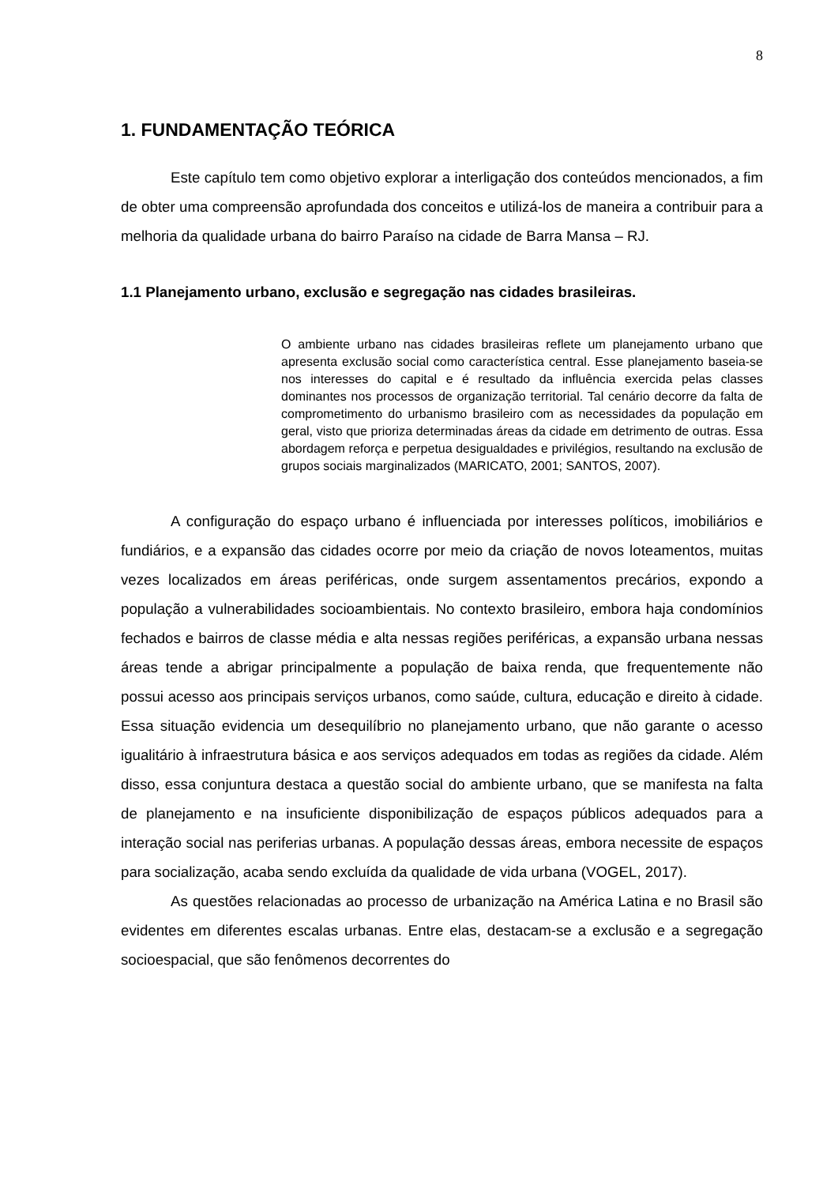8
1. FUNDAMENTAÇÃO TEÓRICA
Este capítulo tem como objetivo explorar a interligação dos conteúdos mencionados, a fim de obter uma compreensão aprofundada dos conceitos e utilizá-los de maneira a contribuir para a melhoria da qualidade urbana do bairro Paraíso na cidade de Barra Mansa – RJ.
1.1 Planejamento urbano, exclusão e segregação nas cidades brasileiras.
O ambiente urbano nas cidades brasileiras reflete um planejamento urbano que apresenta exclusão social como característica central. Esse planejamento baseia-se nos interesses do capital e é resultado da influência exercida pelas classes dominantes nos processos de organização territorial. Tal cenário decorre da falta de comprometimento do urbanismo brasileiro com as necessidades da população em geral, visto que prioriza determinadas áreas da cidade em detrimento de outras. Essa abordagem reforça e perpetua desigualdades e privilégios, resultando na exclusão de grupos sociais marginalizados (MARICATO, 2001; SANTOS, 2007).
A configuração do espaço urbano é influenciada por interesses políticos, imobiliários e fundiários, e a expansão das cidades ocorre por meio da criação de novos loteamentos, muitas vezes localizados em áreas periféricas, onde surgem assentamentos precários, expondo a população a vulnerabilidades socioambientais. No contexto brasileiro, embora haja condomínios fechados e bairros de classe média e alta nessas regiões periféricas, a expansão urbana nessas áreas tende a abrigar principalmente a população de baixa renda, que frequentemente não possui acesso aos principais serviços urbanos, como saúde, cultura, educação e direito à cidade. Essa situação evidencia um desequilíbrio no planejamento urbano, que não garante o acesso igualitário à infraestrutura básica e aos serviços adequados em todas as regiões da cidade. Além disso, essa conjuntura destaca a questão social do ambiente urbano, que se manifesta na falta de planejamento e na insuficiente disponibilização de espaços públicos adequados para a interação social nas periferias urbanas. A população dessas áreas, embora necessite de espaços para socialização, acaba sendo excluída da qualidade de vida urbana (VOGEL, 2017).
As questões relacionadas ao processo de urbanização na América Latina e no Brasil são evidentes em diferentes escalas urbanas. Entre elas, destacam-se a exclusão e a segregação socioespacial, que são fenômenos decorrentes do